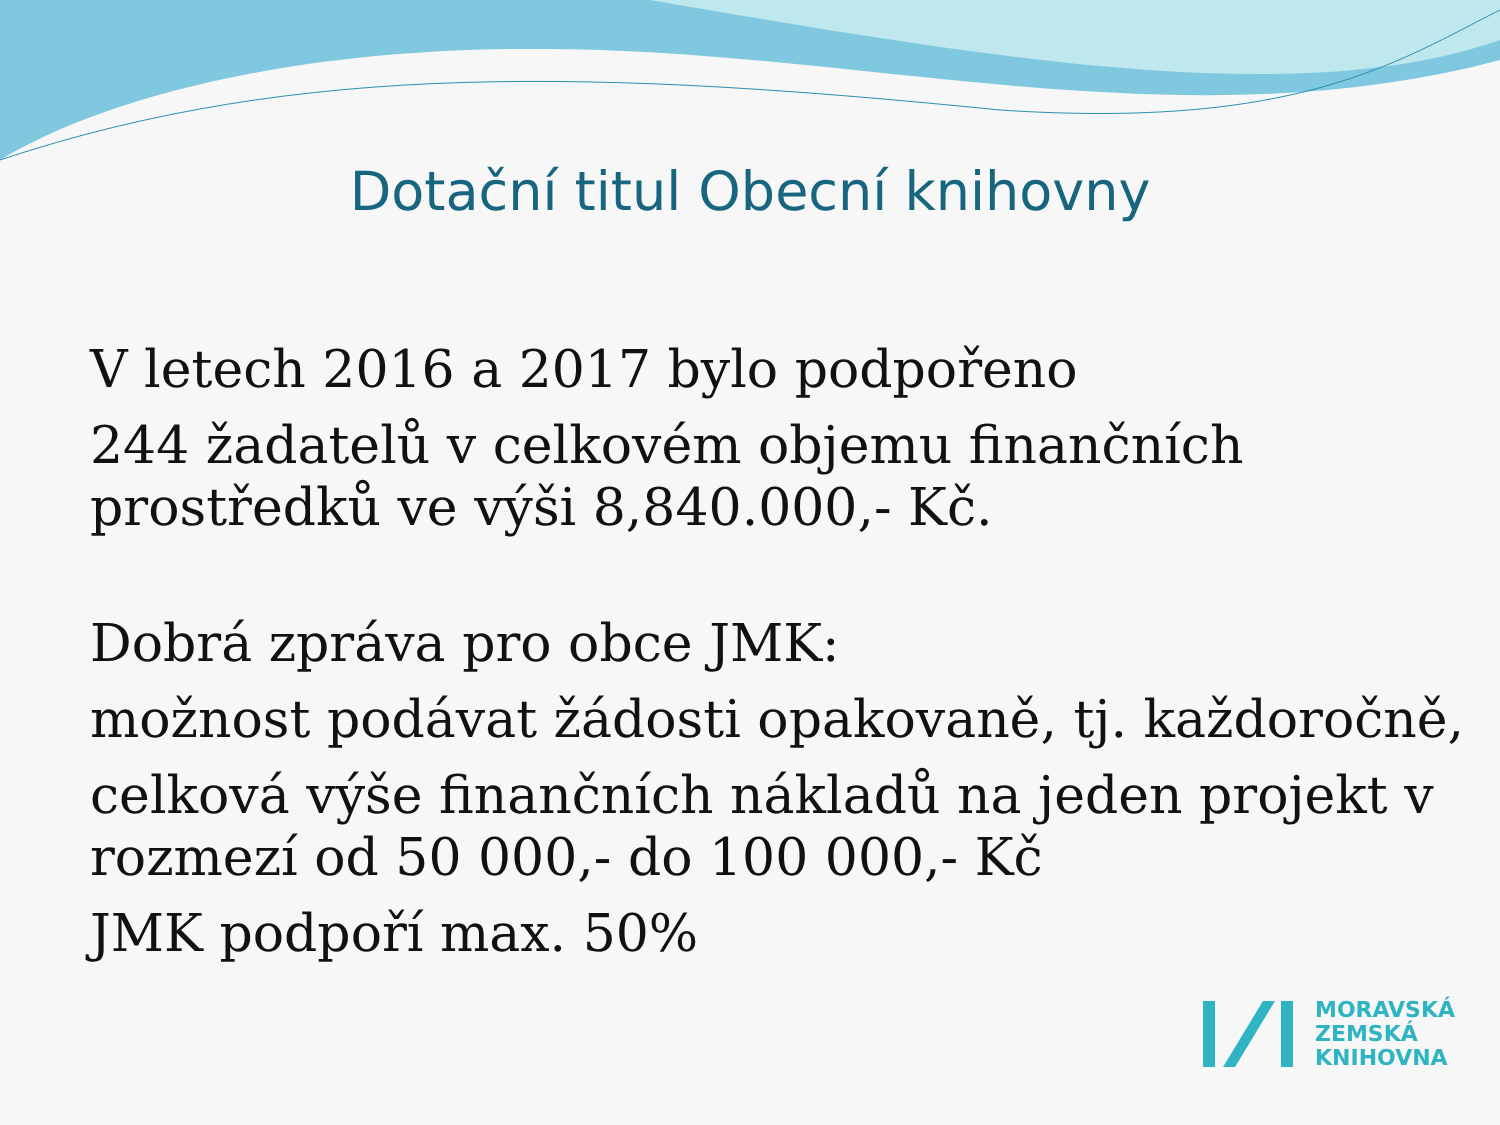Dotační titul Obecní knihovny
V letech 2016 a 2017 bylo podpořeno
244 žadatelů v celkovém objemu finančních prostředků ve výši 8,840.000,- Kč.
Dobrá zpráva pro obce JMK:
možnost podávat žádosti opakovaně, tj. každoročně,
celková výše finančních nákladů na jeden projekt v rozmezí od 50 000,- do 100 000,- Kč
JMK podpoří max. 50%
MORAVSKÁ
ZEMSKÁ
KNIHOVNA